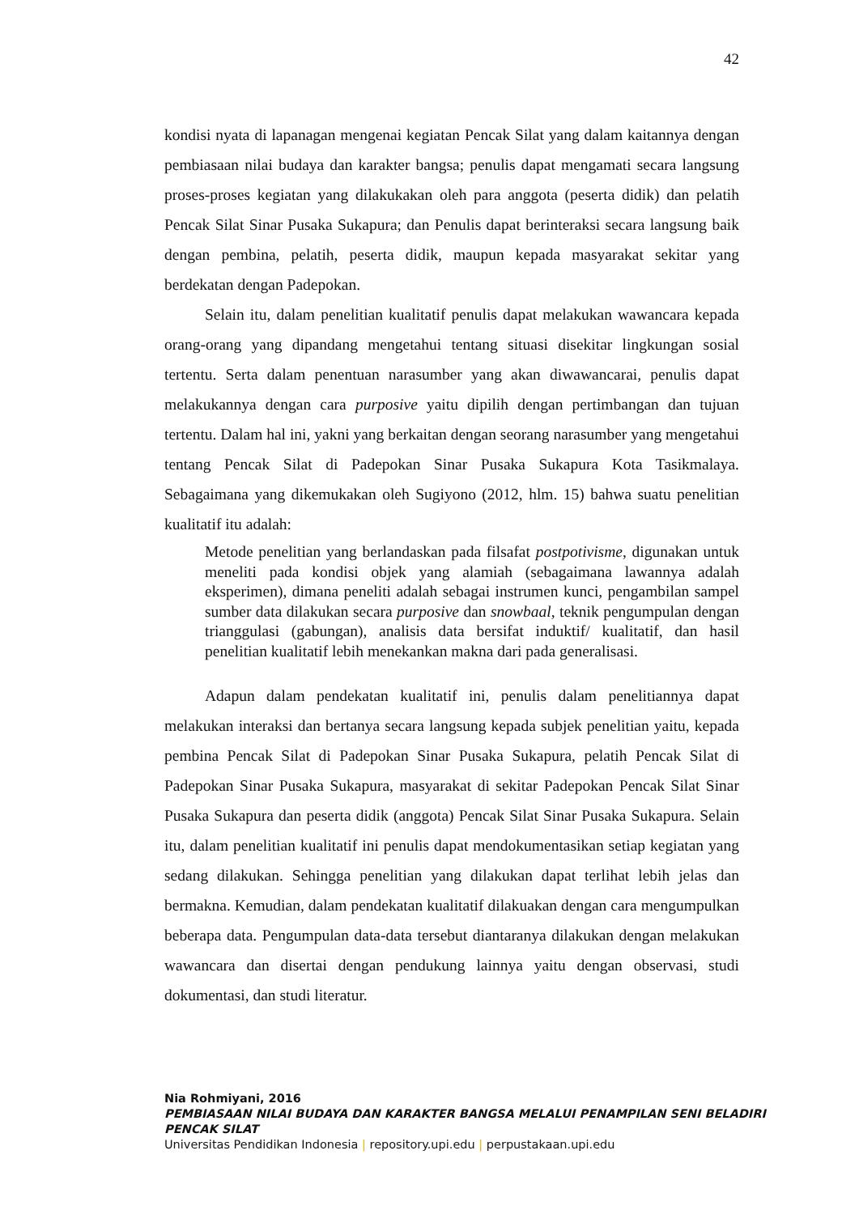42
kondisi nyata di lapanagan mengenai kegiatan Pencak Silat yang dalam kaitannya dengan pembiasaan nilai budaya dan karakter bangsa; penulis dapat mengamati secara langsung proses-proses kegiatan yang dilakukakan oleh para anggota (peserta didik) dan pelatih Pencak Silat Sinar Pusaka Sukapura; dan Penulis dapat berinteraksi secara langsung baik dengan pembina, pelatih, peserta didik, maupun kepada masyarakat sekitar yang berdekatan dengan Padepokan.
Selain itu, dalam penelitian kualitatif penulis dapat melakukan wawancara kepada orang-orang yang dipandang mengetahui tentang situasi disekitar lingkungan sosial tertentu. Serta dalam penentuan narasumber yang akan diwawancarai, penulis dapat melakukannya dengan cara purposive yaitu dipilih dengan pertimbangan dan tujuan tertentu. Dalam hal ini, yakni yang berkaitan dengan seorang narasumber yang mengetahui tentang Pencak Silat di Padepokan Sinar Pusaka Sukapura Kota Tasikmalaya. Sebagaimana yang dikemukakan oleh Sugiyono (2012, hlm. 15) bahwa suatu penelitian kualitatif itu adalah:
Metode penelitian yang berlandaskan pada filsafat postpotivisme, digunakan untuk meneliti pada kondisi objek yang alamiah (sebagaimana lawannya adalah eksperimen), dimana peneliti adalah sebagai instrumen kunci, pengambilan sampel sumber data dilakukan secara purposive dan snowbaal, teknik pengumpulan dengan trianggulasi (gabungan), analisis data bersifat induktif/ kualitatif, dan hasil penelitian kualitatif lebih menekankan makna dari pada generalisasi.
Adapun dalam pendekatan kualitatif ini, penulis dalam penelitiannya dapat melakukan interaksi dan bertanya secara langsung kepada subjek penelitian yaitu, kepada pembina Pencak Silat di Padepokan Sinar Pusaka Sukapura, pelatih Pencak Silat di Padepokan Sinar Pusaka Sukapura, masyarakat di sekitar Padepokan Pencak Silat Sinar Pusaka Sukapura dan peserta didik (anggota) Pencak Silat Sinar Pusaka Sukapura. Selain itu, dalam penelitian kualitatif ini penulis dapat mendokumentasikan setiap kegiatan yang sedang dilakukan. Sehingga penelitian yang dilakukan dapat terlihat lebih jelas dan bermakna. Kemudian, dalam pendekatan kualitatif dilakuakan dengan cara mengumpulkan beberapa data. Pengumpulan data-data tersebut diantaranya dilakukan dengan melakukan wawancara dan disertai dengan pendukung lainnya yaitu dengan observasi, studi dokumentasi, dan studi literatur.
Nia Rohmiyani, 2016
PEMBIASAAN NILAI BUDAYA DAN KARAKTER BANGSA MELALUI PENAMPILAN SENI BELADIRI
PENCAK SILAT
Universitas Pendidikan Indonesia | repository.upi.edu | perpustakaan.upi.edu